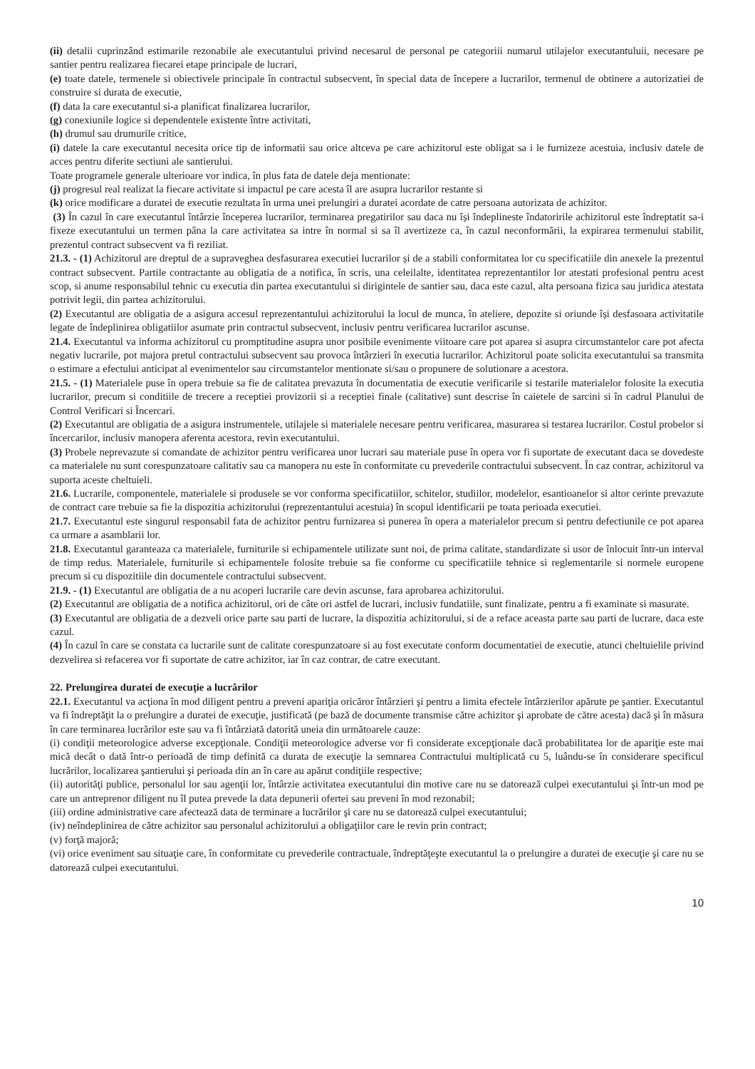(ii) detalii cuprinzând estimarile rezonabile ale executantului privind necesarul de personal pe categoriii numarul utilajelor executantuluii, necesare pe santier pentru realizarea fiecarei etape principale de lucrari,
(e) toate datele, termenele si obiectivele principale în contractul subsecvent, în special data de începere a lucrarilor, termenul de obtinere a autorizatiei de construire si durata de executie,
(f) data la care executantul si-a planificat finalizarea lucrarilor,
(g) conexiunile logice si dependentele existente între activitati,
(h) drumul sau drumurile critice,
(i) datele la care executantul necesita orice tip de informatii sau orice altceva pe care achizitorul este obligat sa i le furnizeze acestuia, inclusiv datele de acces pentru diferite sectiuni ale santierului.
Toate programele generale ulterioare vor indica, în plus fata de datele deja mentionate:
(j) progresul real realizat la fiecare activitate si impactul pe care acesta îl are asupra lucrarilor restante si
(k) orice modificare a duratei de executie rezultata în urma unei prelungiri a duratei acordate de catre persoana autorizata de achizitor.
(3) În cazul în care executantul întârzie începerea lucrarilor, terminarea pregatirilor sau daca nu își îndeplineste îndatoririle achizitorul este îndreptatit sa-i fixeze executantului un termen pâna la care activitatea sa intre în normal si sa îl avertizeze ca, în cazul neconformării, la expirarea termenului stabilit, prezentul contract subsecvent va fi reziliat.
21.3. - (1) Achizitorul are dreptul de a supraveghea desfasurarea executiei lucrarilor și de a stabili conformitatea lor cu specificatiile din anexele la prezentul contract subsecvent. Partile contractante au obligatia de a notifica, în scris, una celeilalte, identitatea reprezentantilor lor atestati profesional pentru acest scop, si anume responsabilul tehnic cu executia din partea executantului si dirigintele de santier sau, daca este cazul, alta persoana fizica sau juridica atestata potrivit legii, din partea achizitorului.
(2) Executantul are obligatia de a asigura accesul reprezentantului achizitorului la locul de munca, în ateliere, depozite si oriunde își desfasoara activitatile legate de îndeplinirea obligatiilor asumate prin contractul subsecvent, inclusiv pentru verificarea lucrarilor ascunse.
21.4. Executantul va informa achizitorul cu promptitudine asupra unor posibile evenimente viitoare care pot aparea si asupra circumstantelor care pot afecta negativ lucrarile, pot majora pretul contractului subsecvent sau provoca întârzieri în executia lucrarilor. Achizitorul poate solicita executantului sa transmita o estimare a efectului anticipat al evenimentelor sau circumstantelor mentionate si/sau o propunere de solutionare a acestora.
21.5. - (1) Materialele puse în opera trebuie sa fie de calitatea prevazuta în documentatia de executie verificarile si testarile materialelor folosite la executia lucrarilor, precum si conditiile de trecere a receptiei provizorii si a receptiei finale (calitative) sunt descrise în caietele de sarcini si în cadrul Planului de Control Verificari si Încercari.
(2) Executantul are obligatia de a asigura instrumentele, utilajele si materialele necesare pentru verificarea, masurarea si testarea lucrarilor. Costul probelor si încercarilor, inclusiv manopera aferenta acestora, revin executantului.
(3) Probele neprevazute si comandate de achizitor pentru verificarea unor lucrari sau materiale puse în opera vor fi suportate de executant daca se dovedeste ca materialele nu sunt corespunzatoare calitativ sau ca manopera nu este în conformitate cu prevederile contractului subsecvent. În caz contrar, achizitorul va suporta aceste cheltuieli.
21.6. Lucrarile, componentele, materialele si produsele se vor conforma specificatiilor, schitelor, studiilor, modelelor, esantioanelor si altor cerinte prevazute de contract care trebuie sa fie la dispozitia achizitorului (reprezentantului acestuia) în scopul identificarii pe toata perioada executiei.
21.7. Executantul este singurul responsabil fata de achizitor pentru furnizarea si punerea în opera a materialelor precum si pentru defectiunile ce pot aparea ca urmare a asamblarii lor.
21.8. Executantul garanteaza ca materialele, furniturile si echipamentele utilizate sunt noi, de prima calitate, standardizate si usor de înlocuit într-un interval de timp redus. Materialele, furniturile si echipamentele folosite trebuie sa fie conforme cu specificatiile tehnice si reglementarile si normele europene precum si cu dispozitiile din documentele contractului subsecvent.
21.9. - (1) Executantul are obligatia de a nu acoperi lucrarile care devin ascunse, fara aprobarea achizitorului.
(2) Executantul are obligatia de a notifica achizitorul, ori de câte ori astfel de lucrari, inclusiv fundatiile, sunt finalizate, pentru a fi examinate si masurate.
(3) Executantul are obligatia de a dezveli orice parte sau parti de lucrare, la dispozitia achizitorului, si de a reface aceasta parte sau parti de lucrare, daca este cazul.
(4) În cazul în care se constata ca lucrarile sunt de calitate corespunzatoare si au fost executate conform documentatiei de executie, atunci cheltuielile privind dezvelirea si refacerea vor fi suportate de catre achizitor, iar în caz contrar, de catre executant.
22. Prelungirea duratei de execuţie a lucrărilor
22.1. Executantul va acţiona în mod diligent pentru a preveni apariţia oricăror întârzieri şi pentru a limita efectele întârzierilor apărute pe şantier. Executantul va fi îndreptăţit la o prelungire a duratei de execuţie, justificată (pe bază de documente transmise către achizitor şi aprobate de către acesta) dacă şi în măsura în care terminarea lucrărilor este sau va fi întârziată datorită uneia din următoarele cauze:
(i) condiţii meteorologice adverse excepţionale. Condiţii meteorologice adverse vor fi considerate excepţionale dacă probabilitatea lor de apariţie este mai mică decât o dată într-o perioadă de timp definită ca durata de execuţie la semnarea Contractului multiplicată cu 5, luându-se în considerare specificul lucrărilor, localizarea şantierului şi perioada din an în care au apărut condiţiile respective;
(ii) autorităţi publice, personalul lor sau agenţii lor, întârzie activitatea executantului din motive care nu se datorează culpei executantului şi într-un mod pe care un antreprenor diligent nu îl putea prevede la data depunerii ofertei sau preveni în mod rezonabil;
(iii) ordine administrative care afectează data de terminare a lucrărilor şi care nu se datorează culpei executantului;
(iv) neîndeplinirea de către achizitor sau personalul achizitorului a obligaţiilor care le revin prin contract;
(v) forţă majoră;
(vi) orice eveniment sau situaţie care, în conformitate cu prevederile contractuale, îndreptăţeşte executantul la o prelungire a duratei de execuţie şi care nu se datorează culpei executantului.
10